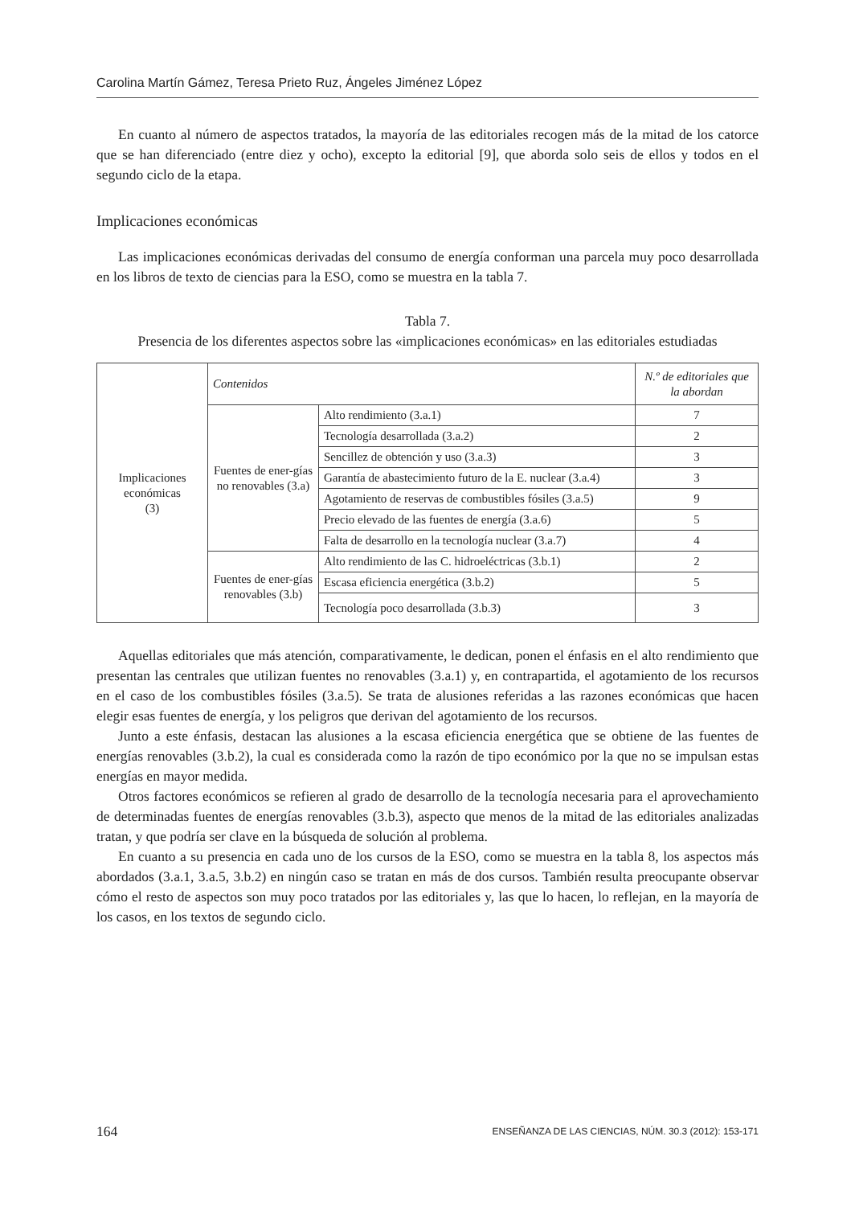Carolina Martín Gámez, Teresa Prieto Ruz, Ángeles Jiménez López
En cuanto al número de aspectos tratados, la mayoría de las editoriales recogen más de la mitad de los catorce que se han diferenciado (entre diez y ocho), excepto la editorial [9], que aborda solo seis de ellos y todos en el segundo ciclo de la etapa.
Implicaciones económicas
Las implicaciones económicas derivadas del consumo de energía conforman una parcela muy poco desarrollada en los libros de texto de ciencias para la ESO, como se muestra en la tabla 7.
Tabla 7.
Presencia de los diferentes aspectos sobre las «implicaciones económicas» en las editoriales estudiadas
| Implicaciones económicas (3) | Contenidos | | N.º de editoriales que la abordan |
| | Fuentes de ener-gías no renovables (3.a) | Alto rendimiento (3.a.1) | 7 |
| | | Tecnología desarrollada (3.a.2) | 2 |
| | | Sencillez de obtención y uso (3.a.3) | 3 |
| | | Garantía de abastecimiento futuro de la E. nuclear (3.a.4) | 3 |
| | | Agotamiento de reservas de combustibles fósiles (3.a.5) | 9 |
| | | Precio elevado de las fuentes de energía (3.a.6) | 5 |
| | | Falta de desarrollo en la tecnología nuclear (3.a.7) | 4 |
| | Fuentes de ener-gías renovables (3.b) | Alto rendimiento de las C. hidroeléctricas (3.b.1) | 2 |
| | | Escasa eficiencia energética (3.b.2) | 5 |
| | | Tecnología poco desarrollada (3.b.3) | 3 |
Aquellas editoriales que más atención, comparativamente, le dedican, ponen el énfasis en el alto rendimiento que presentan las centrales que utilizan fuentes no renovables (3.a.1) y, en contrapartida, el agotamiento de los recursos en el caso de los combustibles fósiles (3.a.5). Se trata de alusiones referidas a las razones económicas que hacen elegir esas fuentes de energía, y los peligros que derivan del agotamiento de los recursos.
Junto a este énfasis, destacan las alusiones a la escasa eficiencia energética que se obtiene de las fuentes de energías renovables (3.b.2), la cual es considerada como la razón de tipo económico por la que no se impulsan estas energías en mayor medida.
Otros factores económicos se refieren al grado de desarrollo de la tecnología necesaria para el aprovechamiento de determinadas fuentes de energías renovables (3.b.3), aspecto que menos de la mitad de las editoriales analizadas tratan, y que podría ser clave en la búsqueda de solución al problema.
En cuanto a su presencia en cada uno de los cursos de la ESO, como se muestra en la tabla 8, los aspectos más abordados (3.a.1, 3.a.5, 3.b.2) en ningún caso se tratan en más de dos cursos. También resulta preocupante observar cómo el resto de aspectos son muy poco tratados por las editoriales y, las que lo hacen, lo reflejan, en la mayoría de los casos, en los textos de segundo ciclo.
164 ENSEÑANZA DE LAS CIENCIAS, NÚM. 30.3 (2012): 153-171